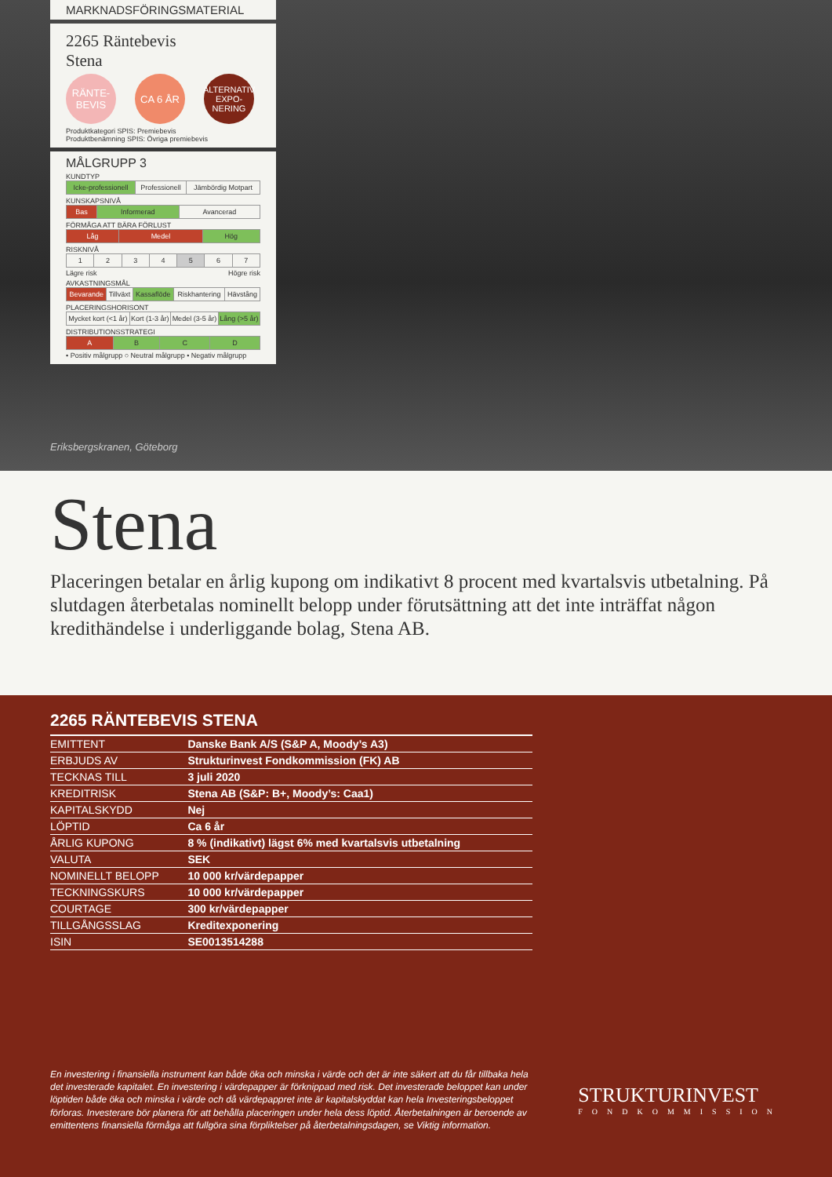MARKNADSFÖRINGSMATERIAL
2265 Räntebevis
Stena
RÄNTE-
BEVIS
CA 6 ÅR
ALTERNATIV EXPO-
NERING
Produktkategori SPIS: Premiebevis
Produktbenämning SPIS: Övriga premiebevis
MÅLGRUPP 3
KUNDTYP
| Icke-professionell | Professionell | Jämbördig Motpart |
KUNSKAPSNIVÅ
| Bas | Informerad | Avancerad |
FÖRMÅGA ATT BÄRA FÖRLUST
| Låg | Medel | Hög |
RISKNIVÅ
| 1 | 2 | 3 | 4 | 5 | 6 | 7 |
Lägre risk Högre risk
AVKASTNINGSMÅL
| Bevarande | Tillväxt | Kassaflöde | Riskhantering | Hävstång |
PLACERINGSHORISONT
| Mycket kort (<1 år) | Kort (1-3 år) | Medel (3-5 år) | Lång (>5 år) |
DISTRIBUTIONSSTRATEGI
| A | B | C | D |
• Positiv målgrupp ○ Neutral målgrupp • Negativ målgrupp
Eriksbergskranen, Göteborg
Stena
Placeringen betalar en årlig kupong om indikativt 8 procent med kvartalsvis utbetalning. På slutdagen återbetalas nominellt belopp under förutsättning att det inte inträffat någon kredithändelse i underliggande bolag, Stena AB.
2265 RÄNTEBEVIS STENA
| EMITTENT | Danske Bank A/S (S&P A, Moody’s A3) |
| ERBJUDS AV | Strukturinvest Fondkommission (FK) AB |
| TECKNAS TILL | 3 juli 2020 |
| KREDITRISK | Stena AB (S&P: B+, Moody’s: Caa1) |
| KAPITALSKYDD | Nej |
| LÖPTID | Ca 6 år |
| ÅRLIG KUPONG | 8 % (indikativt) lägst 6% med kvartalsvis utbetalning |
| VALUTA | SEK |
| NOMINELLT BELOPP | 10 000 kr/värdepapper |
| TECKNINGSKURS | 10 000 kr/värdepapper |
| COURTAGE | 300 kr/värdepapper |
| TILLGÅNGSSLAG | Kreditexponering |
| ISIN | SE0013514288 |
En investering i finansiella instrument kan både öka och minska i värde och det är inte säkert att du får tillbaka hela det investerade kapitalet. En investering i värdepapper är förknippad med risk. Det investerade beloppet kan under löptiden både öka och minska i värde och då värdepappret inte är kapitalskyddat kan hela Investeringsbeloppet förloras. Investerare bör planera för att behålla placeringen under hela dess löptid. Återbetalningen är beroende av emittentens finansiella förmåga att fullgöra sina förpliktelser på återbetalningsdagen, se Viktig information.
STRUKTURINVEST
FONDKOMMISSION